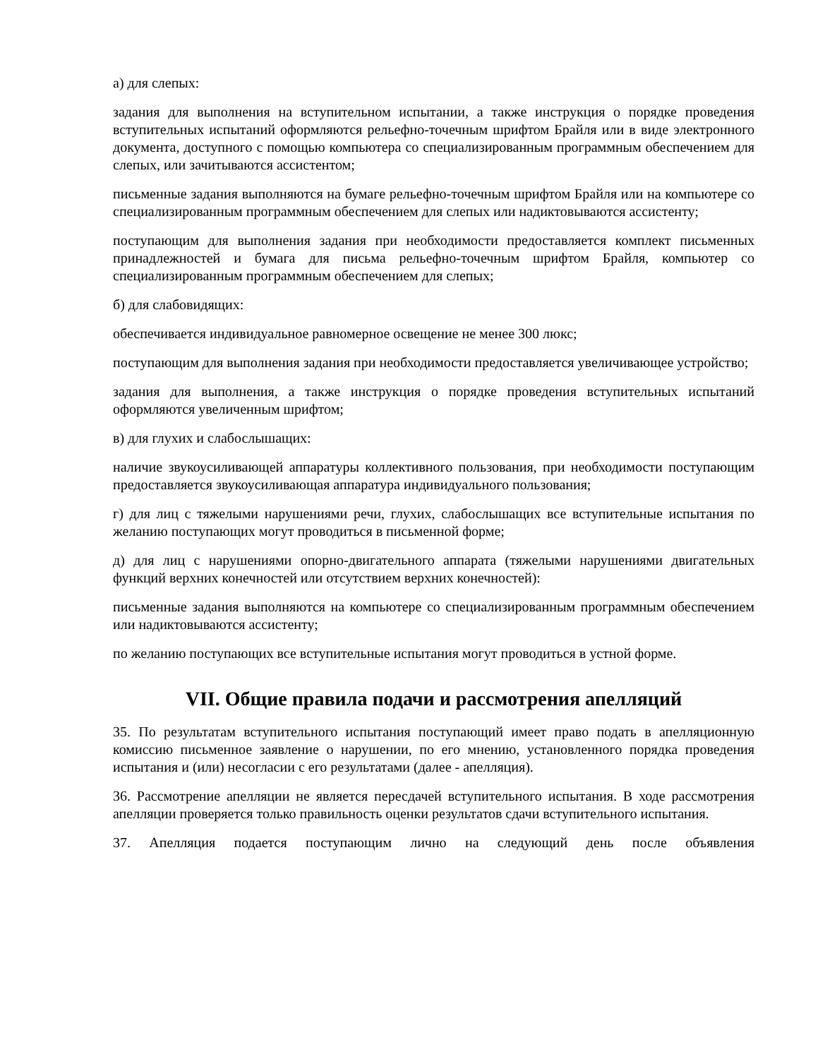а) для слепых:
задания для выполнения на вступительном испытании, а также инструкция о порядке проведения вступительных испытаний оформляются рельефно-точечным шрифтом Брайля или в виде электронного документа, доступного с помощью компьютера со специализированным программным обеспечением для слепых, или зачитываются ассистентом;
письменные задания выполняются на бумаге рельефно-точечным шрифтом Брайля или на компьютере со специализированным программным обеспечением для слепых или надиктовываются ассистенту;
поступающим для выполнения задания при необходимости предоставляется комплект письменных принадлежностей и бумага для письма рельефно-точечным шрифтом Брайля, компьютер со специализированным программным обеспечением для слепых;
б) для слабовидящих:
обеспечивается индивидуальное равномерное освещение не менее 300 люкс;
поступающим для выполнения задания при необходимости предоставляется увеличивающее устройство;
задания для выполнения, а также инструкция о порядке проведения вступительных испытаний оформляются увеличенным шрифтом;
в) для глухих и слабослышащих:
наличие звукоусиливающей аппаратуры коллективного пользования, при необходимости поступающим предоставляется звукоусиливающая аппаратура индивидуального пользования;
г) для лиц с тяжелыми нарушениями речи, глухих, слабослышащих все вступительные испытания по желанию поступающих могут проводиться в письменной форме;
д) для лиц с нарушениями опорно-двигательного аппарата (тяжелыми нарушениями двигательных функций верхних конечностей или отсутствием верхних конечностей):
письменные задания выполняются на компьютере со специализированным программным обеспечением или надиктовываются ассистенту;
по желанию поступающих все вступительные испытания могут проводиться в устной форме.
VII. Общие правила подачи и рассмотрения апелляций
35. По результатам вступительного испытания поступающий имеет право подать в апелляционную комиссию письменное заявление о нарушении, по его мнению, установленного порядка проведения испытания и (или) несогласии с его результатами (далее - апелляция).
36. Рассмотрение апелляции не является пересдачей вступительного испытания. В ходе рассмотрения апелляции проверяется только правильность оценки результатов сдачи вступительного испытания.
37. Апелляция подается поступающим лично на следующий день после объявления